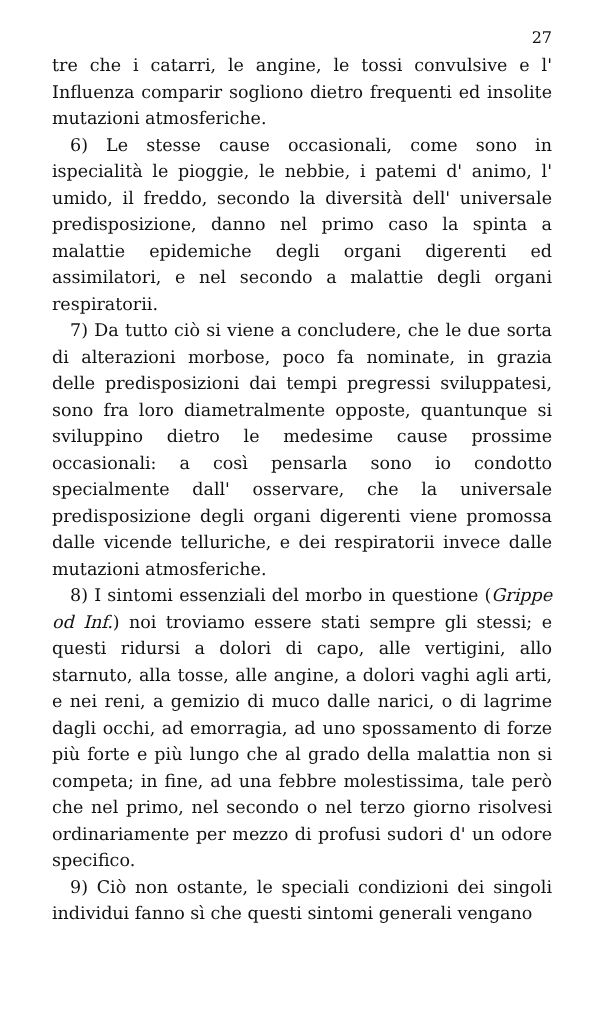27
tre che i catarri, le angine, le tossi convulsive e l' Influenza comparir sogliono dietro frequenti ed insolite mutazioni atmosferiche.
6) Le stesse cause occasionali, come sono in ispecialità le pioggie, le nebbie, i patemi d' animo, l' umido, il freddo, secondo la diversità dell' universale predisposizione, danno nel primo caso la spinta a malattie epidemiche degli organi digerenti ed assimilatori, e nel secondo a malattie degli organi respiratorii.
7) Da tutto ciò si viene a concludere, che le due sorta di alterazioni morbose, poco fa nominate, in grazia delle predisposizioni dai tempi pregressi sviluppatesi, sono fra loro diametralmente opposte, quantunque si sviluppino dietro le medesime cause prossime occasionali: a così pensarla sono io condotto specialmente dall' osservare, che la universale predisposizione degli organi digerenti viene promossa dalle vicende telluriche, e dei respiratorii invece dalle mutazioni atmosferiche.
8) I sintomi essenziali del morbo in questione (Grippe od Inf.) noi troviamo essere stati sempre gli stessi; e questi ridursi a dolori di capo, alle vertigini, allo starnuto, alla tosse, alle angine, a dolori vaghi agli arti, e nei reni, a gemizio di muco dalle narici, o di lagrime dagli occhi, ad emorragia, ad uno spossamento di forze più forte e più lungo che al grado della malattia non si competa; in fine, ad una febbre molestissima, tale però che nel primo, nel secondo o nel terzo giorno risolvesi ordinariamente per mezzo di profusi sudori d' un odore specifico.
9) Ciò non ostante, le speciali condizioni dei singoli individui fanno sì che questi sintomi generali vengano